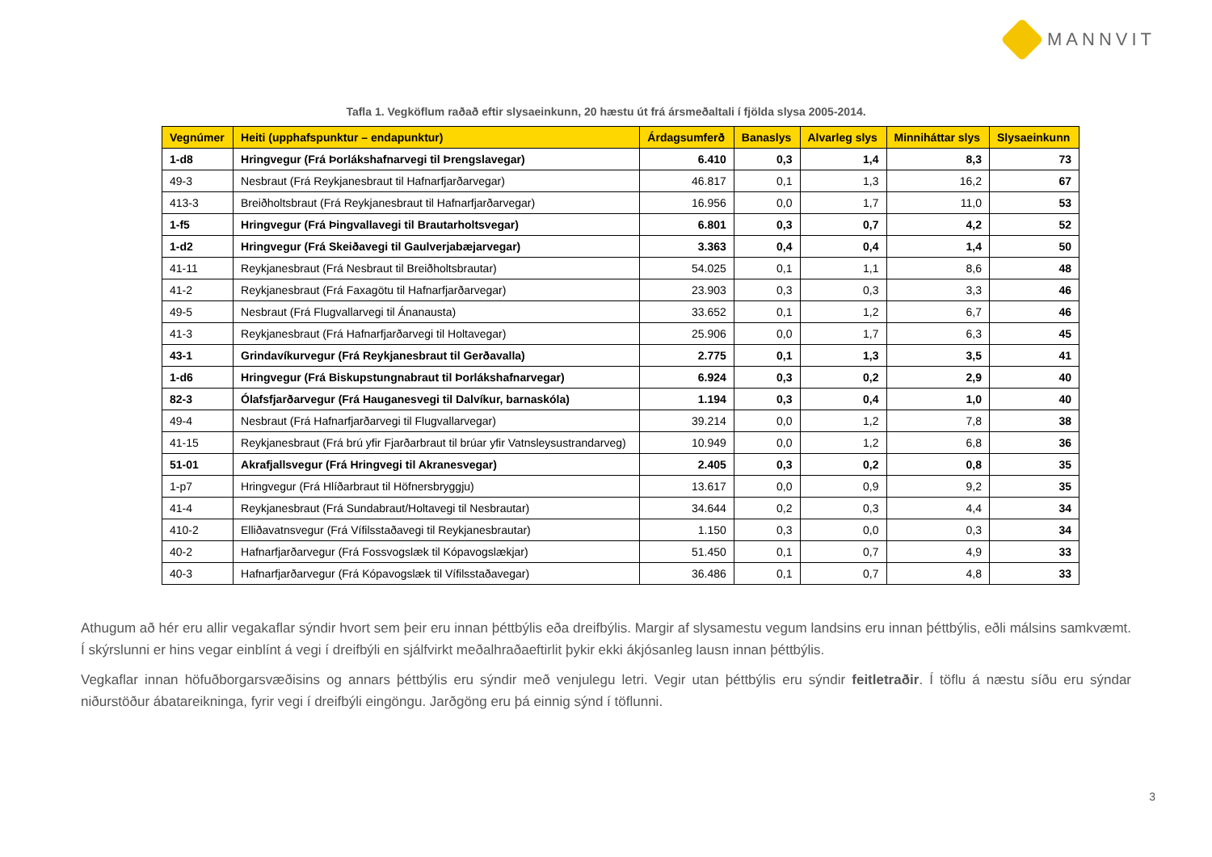MANNVIT
Tafla 1. Vegköflum raðað eftir slysaeinkunn, 20 hæstu út frá ársmeðaltali í fjölda slysa 2005-2014.
| Vegnúmer | Heiti (upphafspunktur – endapunktur) | Árdagsumferð | Banaslys | Alvarleg slys | Minniháttar slys | Slysaeinkunn |
| --- | --- | --- | --- | --- | --- | --- |
| 1-d8 | Hringvegur (Frá Þorlákshafnarvegi til Þrengslavegar) | 6.410 | 0,3 | 1,4 | 8,3 | 73 |
| 49-3 | Nesbraut (Frá Reykjanesbraut til Hafnarfjarðarvegar) | 46.817 | 0,1 | 1,3 | 16,2 | 67 |
| 413-3 | Breiðholtsbraut (Frá Reykjanesbraut til Hafnarfjarðarvegar) | 16.956 | 0,0 | 1,7 | 11,0 | 53 |
| 1-f5 | Hringvegur (Frá Þingvallavegi til Brautarholtsvegar) | 6.801 | 0,3 | 0,7 | 4,2 | 52 |
| 1-d2 | Hringvegur (Frá Skeiðavegi til Gaulverjabæjarvegar) | 3.363 | 0,4 | 0,4 | 1,4 | 50 |
| 41-11 | Reykjanesbraut (Frá Nesbraut til Breiðholtsbrautar) | 54.025 | 0,1 | 1,1 | 8,6 | 48 |
| 41-2 | Reykjanesbraut (Frá Faxagötu til Hafnarfjarðarvegar) | 23.903 | 0,3 | 0,3 | 3,3 | 46 |
| 49-5 | Nesbraut (Frá Flugvallarvegi til Ánanausta) | 33.652 | 0,1 | 1,2 | 6,7 | 46 |
| 41-3 | Reykjanesbraut (Frá Hafnarfjarðarvegi til Holtavegar) | 25.906 | 0,0 | 1,7 | 6,3 | 45 |
| 43-1 | Grindavíkurvegur (Frá Reykjanesbraut til Gerðavalla) | 2.775 | 0,1 | 1,3 | 3,5 | 41 |
| 1-d6 | Hringvegur (Frá Biskupstungnabraut til Þorlákshafnarvegar) | 6.924 | 0,3 | 0,2 | 2,9 | 40 |
| 82-3 | Ólafsfjarðarvegur (Frá Hauganesvegi til Dalvíkur, barnaskóla) | 1.194 | 0,3 | 0,4 | 1,0 | 40 |
| 49-4 | Nesbraut (Frá Hafnarfjarðarvegi til Flugvallarvegar) | 39.214 | 0,0 | 1,2 | 7,8 | 38 |
| 41-15 | Reykjanesbraut (Frá brú yfir Fjarðarbraut til brúar yfir Vatnsleysustrandarveg) | 10.949 | 0,0 | 1,2 | 6,8 | 36 |
| 51-01 | Akrafjallsvegur (Frá Hringvegi til Akranesvegar) | 2.405 | 0,3 | 0,2 | 0,8 | 35 |
| 1-p7 | Hringvegur (Frá Hlíðarbraut til Höfnersbryggju) | 13.617 | 0,0 | 0,9 | 9,2 | 35 |
| 41-4 | Reykjanesbraut (Frá Sundabraut/Holtavegi til Nesbrautar) | 34.644 | 0,2 | 0,3 | 4,4 | 34 |
| 410-2 | Elliðavatnsvegur (Frá Vífilsstaðavegi til Reykjanesbrautar) | 1.150 | 0,3 | 0,0 | 0,3 | 34 |
| 40-2 | Hafnarfjarðarvegur (Frá Fossvogslæk til Kópavogslækjar) | 51.450 | 0,1 | 0,7 | 4,9 | 33 |
| 40-3 | Hafnarfjarðarvegur (Frá Kópavogslæk til Vífilsstaðavegar) | 36.486 | 0,1 | 0,7 | 4,8 | 33 |
Athugum að hér eru allir vegakaflar sýndir hvort sem þeir eru innan þéttbýlis eða dreifbýlis. Margir af slysamestu vegum landsins eru innan þéttbýlis, eðli málsins samkvæmt. Í skýrslunni er hins vegar einblínt á vegi í dreifbýli en sjálfvirkt meðalhraðaeftirlit þykir ekki ákjósanleg lausn innan þéttbýlis.
Vegkaflar innan höfuðborgarsvæðisins og annars þéttbýlis eru sýndir með venjulegu letri. Vegir utan þéttbýlis eru sýndir feitletraðir. Í töflu á næstu síðu eru sýndar niðurstöður ábatareikninga, fyrir vegi í dreifbýli eingöngu. Jarðgöng eru þá einnig sýnd í töflunni.
3